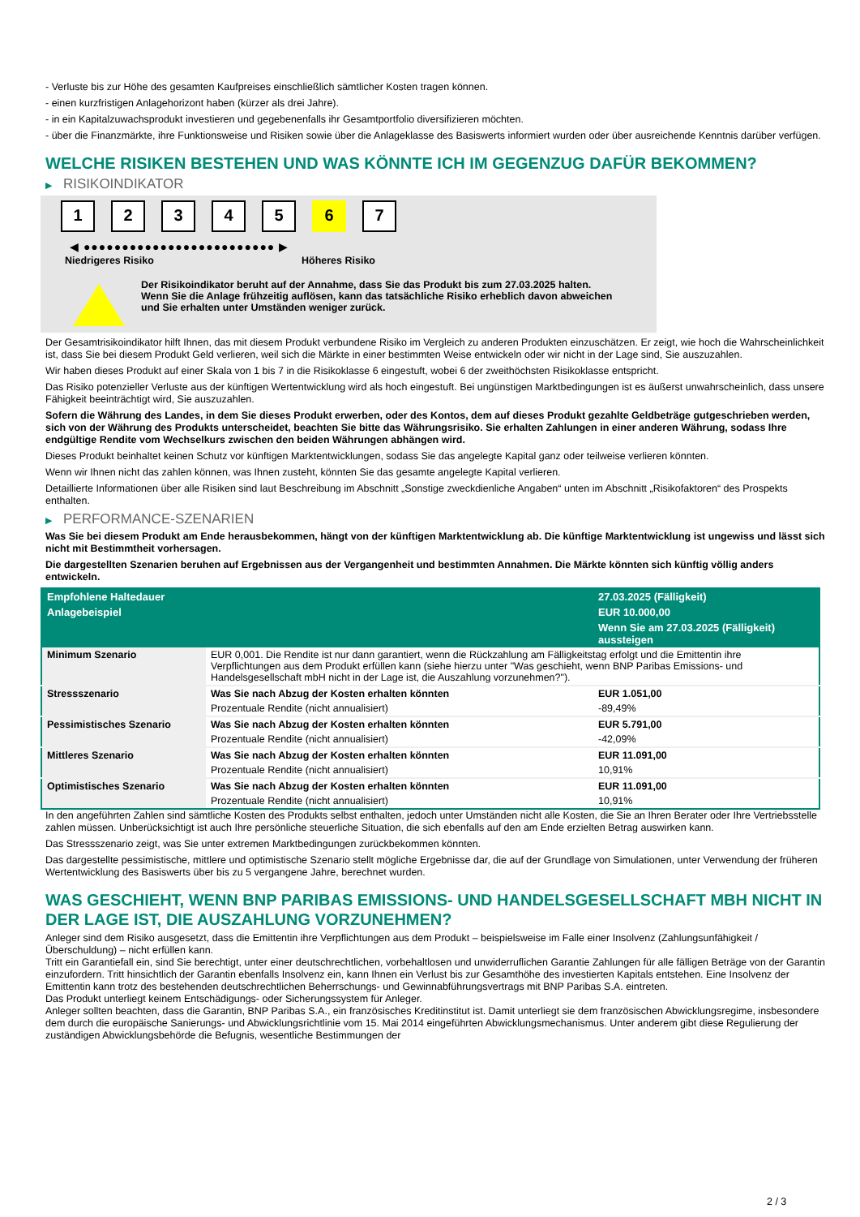- Verluste bis zur Höhe des gesamten Kaufpreises einschließlich sämtlicher Kosten tragen können.
- einen kurzfristigen Anlagehorizont haben (kürzer als drei Jahre).
- in ein Kapitalzuwachsprodukt investieren und gegebenenfalls ihr Gesamtportfolio diversifizieren möchten.
- über die Finanzmärkte, ihre Funktionsweise und Risiken sowie über die Anlageklasse des Basiswerts informiert wurden oder über ausreichende Kenntnis darüber verfügen.
WELCHE RISIKEN BESTEHEN UND WAS KÖNNTE ICH IM GEGENZUG DAFÜR BEKOMMEN?
▶ RISIKOINDIKATOR
1 2 3 4 5 6 7
◀ ●●●●●●●●●●●●●●●●●●●●●●●●● ▶
Niedrigeres Risiko Höheres Risiko
Der Risikoindikator beruht auf der Annahme, dass Sie das Produkt bis zum 27.03.2025 halten.
Wenn Sie die Anlage frühzeitig auflösen, kann das tatsächliche Risiko erheblich davon abweichen und Sie erhalten unter Umständen weniger zurück.
Der Gesamtrisikoindikator hilft Ihnen, das mit diesem Produkt verbundene Risiko im Vergleich zu anderen Produkten einzuschätzen. Er zeigt, wie hoch die Wahrscheinlichkeit ist, dass Sie bei diesem Produkt Geld verlieren, weil sich die Märkte in einer bestimmten Weise entwickeln oder wir nicht in der Lage sind, Sie auszuzahlen.
Wir haben dieses Produkt auf einer Skala von 1 bis 7 in die Risikoklasse 6 eingestuft, wobei 6 der zweithöchsten Risikoklasse entspricht.
Das Risiko potenzieller Verluste aus der künftigen Wertentwicklung wird als hoch eingestuft. Bei ungünstigen Marktbedingungen ist es äußerst unwahrscheinlich, dass unsere Fähigkeit beeinträchtigt wird, Sie auszuzahlen.
Sofern die Währung des Landes, in dem Sie dieses Produkt erwerben, oder des Kontos, dem auf dieses Produkt gezahlte Geldbeträge gutgeschrieben werden, sich von der Währung des Produkts unterscheidet, beachten Sie bitte das Währungsrisiko. Sie erhalten Zahlungen in einer anderen Währung, sodass Ihre endgültige Rendite vom Wechselkurs zwischen den beiden Währungen abhängen wird.
Dieses Produkt beinhaltet keinen Schutz vor künftigen Marktentwicklungen, sodass Sie das angelegte Kapital ganz oder teilweise verlieren könnten.
Wenn wir Ihnen nicht das zahlen können, was Ihnen zusteht, könnten Sie das gesamte angelegte Kapital verlieren.
Detaillierte Informationen über alle Risiken sind laut Beschreibung im Abschnitt „Sonstige zweckdienliche Angaben“ unten im Abschnitt „Risikofaktoren“ des Prospekts enthalten.
▶ PERFORMANCE-SZENARIEN
Was Sie bei diesem Produkt am Ende herausbekommen, hängt von der künftigen Marktentwicklung ab. Die künftige Marktentwicklung ist ungewiss und lässt sich nicht mit Bestimmtheit vorhersagen.
Die dargestellten Szenarien beruhen auf Ergebnissen aus der Vergangenheit und bestimmten Annahmen. Die Märkte könnten sich künftig völlig anders entwickeln.
| Empfohlene Haltedauer | | 27.03.2025 (Fälligkeit) |
| --- | --- | --- |
| Anlagebeispiel | | EUR 10.000,00 |
| | | Wenn Sie am 27.03.2025 (Fälligkeit) aussteigen |
| Minimum Szenario | EUR 0,001. Die Rendite ist nur dann garantiert, wenn die Rückzahlung am Fälligkeitstag erfolgt und die Emittentin ihre Verpflichtungen aus dem Produkt erfüllen kann (siehe hierzu unter "Was geschieht, wenn BNP Paribas Emissions- und Handelsgesellschaft mbH nicht in der Lage ist, die Auszahlung vorzunehmen?"). | |
| Stressszenario | Was Sie nach Abzug der Kosten erhalten könnten | EUR 1.051,00 |
| | Prozentuale Rendite (nicht annualisiert) | -89,49% |
| Pessimistisches Szenario | Was Sie nach Abzug der Kosten erhalten könnten | EUR 5.791,00 |
| | Prozentuale Rendite (nicht annualisiert) | -42,09% |
| Mittleres Szenario | Was Sie nach Abzug der Kosten erhalten könnten | EUR 11.091,00 |
| | Prozentuale Rendite (nicht annualisiert) | 10,91% |
| Optimistisches Szenario | Was Sie nach Abzug der Kosten erhalten könnten | EUR 11.091,00 |
| | Prozentuale Rendite (nicht annualisiert) | 10,91% |
In den angeführten Zahlen sind sämtliche Kosten des Produkts selbst enthalten, jedoch unter Umständen nicht alle Kosten, die Sie an Ihren Berater oder Ihre Vertriebsstelle zahlen müssen. Unberücksichtigt ist auch Ihre persönliche steuerliche Situation, die sich ebenfalls auf den am Ende erzielten Betrag auswirken kann.
Das Stressszenario zeigt, was Sie unter extremen Marktbedingungen zurückbekommen könnten.
Das dargestellte pessimistische, mittlere und optimistische Szenario stellt mögliche Ergebnisse dar, die auf der Grundlage von Simulationen, unter Verwendung der früheren Wertentwicklung des Basiswerts über bis zu 5 vergangene Jahre, berechnet wurden.
WAS GESCHIEHT, WENN BNP PARIBAS EMISSIONS- UND HANDELSGESELLSCHAFT MBH NICHT IN DER LAGE IST, DIE AUSZAHLUNG VORZUNEHMEN?
Anleger sind dem Risiko ausgesetzt, dass die Emittentin ihre Verpflichtungen aus dem Produkt – beispielsweise im Falle einer Insolvenz (Zahlungsunfähigkeit / Überschuldung) – nicht erfüllen kann.
Tritt ein Garantiefall ein, sind Sie berechtigt, unter einer deutschrechtlichen, vorbehaltlosen und unwiderruflichen Garantie Zahlungen für alle fälligen Beträge von der Garantin einzufordern. Tritt hinsichtlich der Garantin ebenfalls Insolvenz ein, kann Ihnen ein Verlust bis zur Gesamthöhe des investierten Kapitals entstehen. Eine Insolvenz der Emittentin kann trotz des bestehenden deutschrechtlichen Beherrschungs- und Gewinnabführungsvertrags mit BNP Paribas S.A. eintreten.
Das Produkt unterliegt keinem Entschädigungs- oder Sicherungssystem für Anleger.
Anleger sollten beachten, dass die Garantin, BNP Paribas S.A., ein französisches Kreditinstitut ist. Damit unterliegt sie dem französischen Abwicklungsregime, insbesondere dem durch die europäische Sanierungs- und Abwicklungsrichtlinie vom 15. Mai 2014 eingeführten Abwicklungsmechanismus. Unter anderem gibt diese Regulierung der zuständigen Abwicklungsbehörde die Befugnis, wesentliche Bestimmungen der
2 / 3